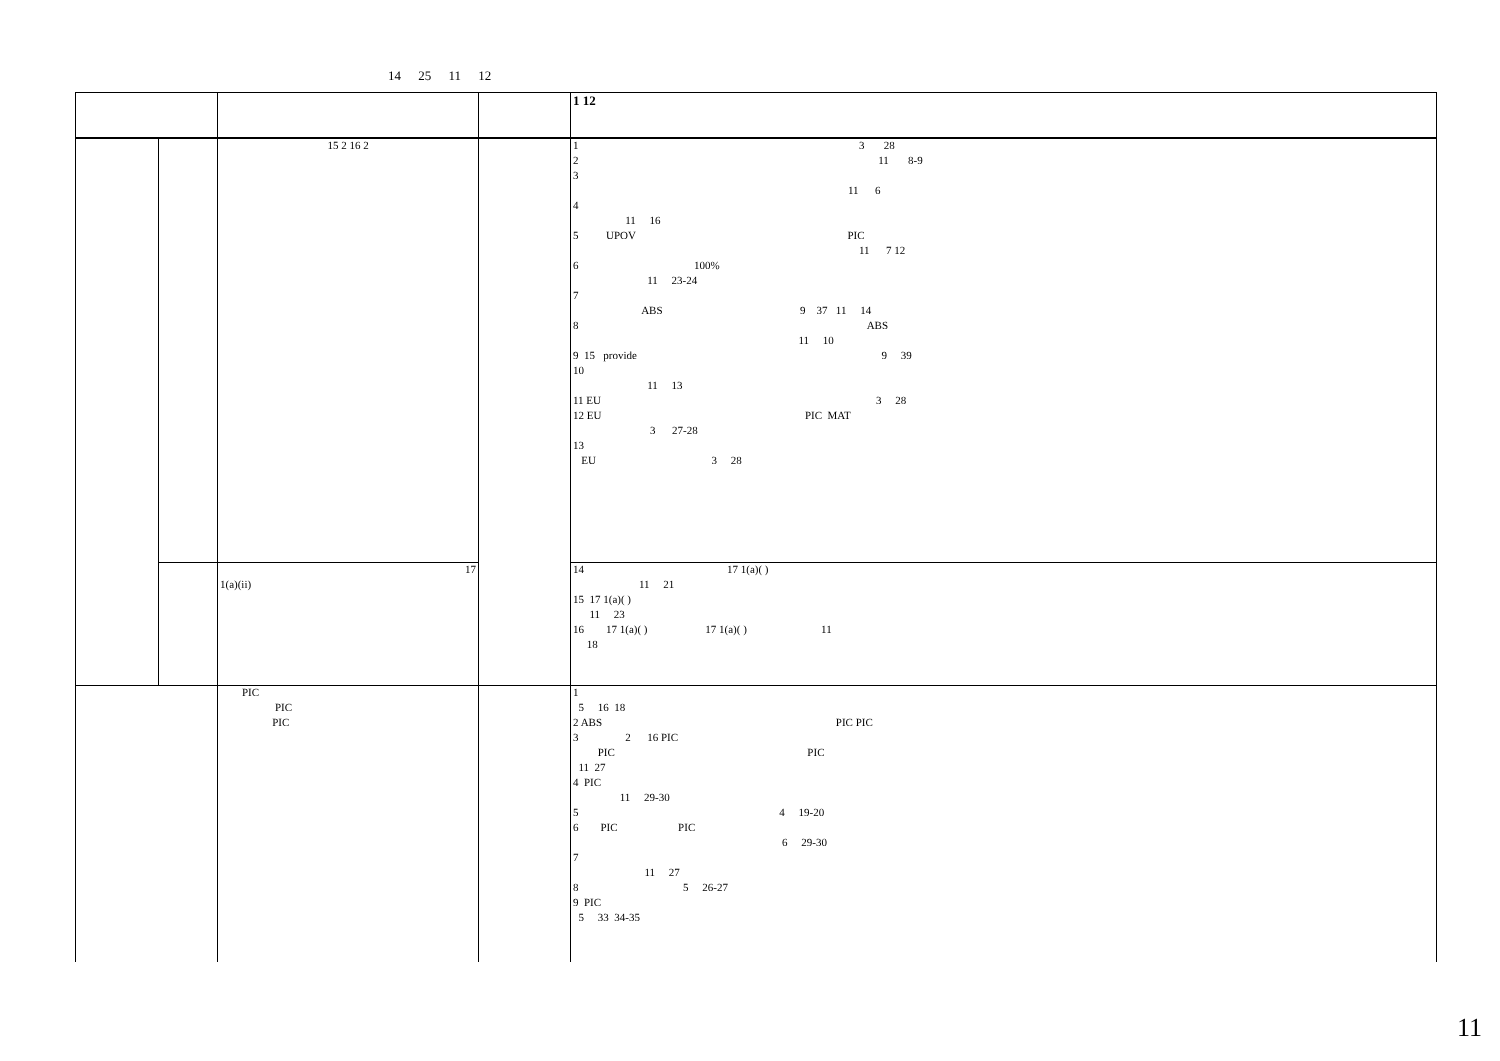14 25 11 12
| | | | | 1 12 |
| --- | --- | --- | --- | --- |
| | | 15 2 16 2 | | 1 3 28 2 11 8-9 3 11 6 4 11 16 5 UPOV PIC 11 7 12 6 100% 11 23-24 7 ABS 9 37 11 14 8 ABS 11 10 9 15 provide 9 39 10 11 13 11 EU 3 28 12 EU PIC MAT 3 27-28 13 EU 3 28 |
| | | 17 1(a)(ii) | | 14 17 1(a)( ) 11 21 15 17 1(a)( ) 11 23 16 17 1(a)( ) 17 1(a)( ) 11 18 |
| | | PIC PIC PIC | | 1 5 16 18 2 ABS PIC PIC 3 2 16 PIC PIC PIC 11 27 4 PIC 11 29-30 5 4 19-20 6 PIC PIC 6 29-30 7 11 27 8 5 26-27 9 PIC 5 33 34-35 |
11